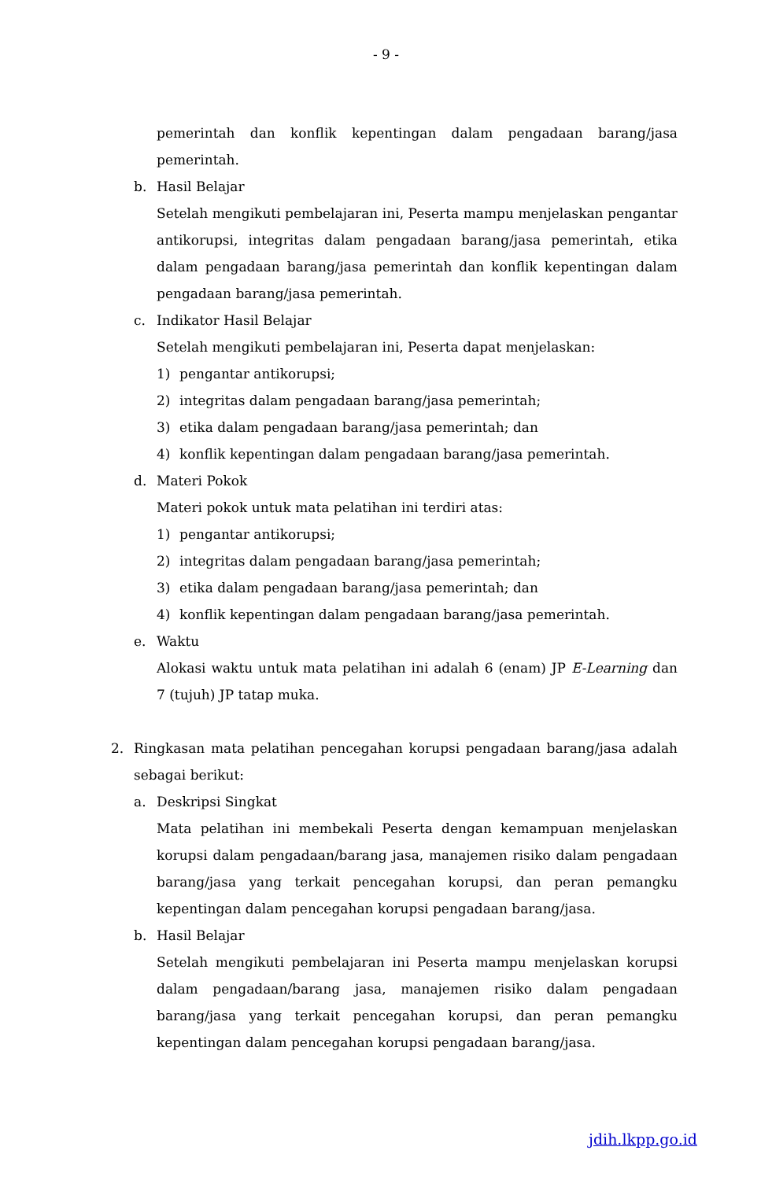- 9 -
pemerintah dan konflik kepentingan dalam pengadaan barang/jasa pemerintah.
b. Hasil Belajar
Setelah mengikuti pembelajaran ini, Peserta mampu menjelaskan pengantar antikorupsi, integritas dalam pengadaan barang/jasa pemerintah, etika dalam pengadaan barang/jasa pemerintah dan konflik kepentingan dalam pengadaan barang/jasa pemerintah.
c. Indikator Hasil Belajar
Setelah mengikuti pembelajaran ini, Peserta dapat menjelaskan:
1) pengantar antikorupsi;
2) integritas dalam pengadaan barang/jasa pemerintah;
3) etika dalam pengadaan barang/jasa pemerintah; dan
4) konflik kepentingan dalam pengadaan barang/jasa pemerintah.
d. Materi Pokok
Materi pokok untuk mata pelatihan ini terdiri atas:
1) pengantar antikorupsi;
2) integritas dalam pengadaan barang/jasa pemerintah;
3) etika dalam pengadaan barang/jasa pemerintah; dan
4) konflik kepentingan dalam pengadaan barang/jasa pemerintah.
e. Waktu
Alokasi waktu untuk mata pelatihan ini adalah 6 (enam) JP E-Learning dan 7 (tujuh) JP tatap muka.
2. Ringkasan mata pelatihan pencegahan korupsi pengadaan barang/jasa adalah sebagai berikut:
a. Deskripsi Singkat
Mata pelatihan ini membekali Peserta dengan kemampuan menjelaskan korupsi dalam pengadaan/barang jasa, manajemen risiko dalam pengadaan barang/jasa yang terkait pencegahan korupsi, dan peran pemangku kepentingan dalam pencegahan korupsi pengadaan barang/jasa.
b. Hasil Belajar
Setelah mengikuti pembelajaran ini Peserta mampu menjelaskan korupsi dalam pengadaan/barang jasa, manajemen risiko dalam pengadaan barang/jasa yang terkait pencegahan korupsi, dan peran pemangku kepentingan dalam pencegahan korupsi pengadaan barang/jasa.
jdih.lkpp.go.id